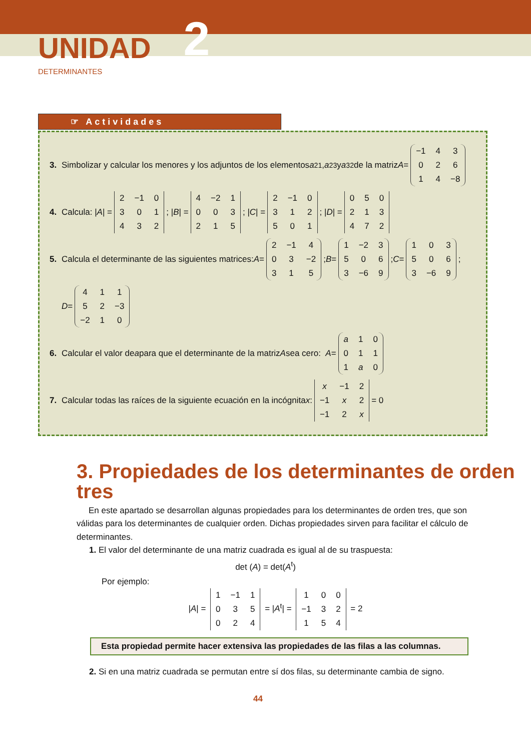UNIDAD 2
DETERMINANTES
☞ Actividades
3. Simbolizar y calcular los menores y los adjuntos de los elementos a<sub>21</sub>, a<sub>23</sub> y a<sub>32</sub> de la matriz A =
| −1 | 4 | 3 |
| 0 | 2 | 6 |
| 1 | 4 | −8 |
4. Calcula: | A | =
| 2 | −1 | 0 |
| 3 | 0 | 1 |
| 4 | 3 | 2 |
; | B | =
| 4 | −2 | 1 |
| 0 | 0 | 3 |
| 2 | 1 | 5 |
; | C | =
| 2 | −1 | 0 |
| 3 | 1 | 2 |
| 5 | 0 | 1 |
; | D | =
| 0 | 5 | 0 |
| 2 | 1 | 3 |
| 4 | 7 | 2 |
5. Calcula el determinante de las siguientes matrices: A =
| 2 | −1 | 4 |
| 0 | 3 | −2 |
| 3 | 1 | 5 |
; B =
| 1 | −2 | 3 |
| 5 | 0 | 6 |
| 3 | −6 | 9 |
; C =
| 1 | 0 | 3 |
| 5 | 0 | 6 |
| 3 | −6 | 9 |
;
D =
| 4 | 1 | 1 |
| 5 | 2 | −3 |
| −2 | 1 | 0 |
6. Calcular el valor de a para que el determinante de la matriz A sea cero: A =
| a | 1 | 0 |
| 0 | 1 | 1 |
| 1 | a | 0 |
7. Calcular todas las raíces de la siguiente ecuación en la incógnita x:
| x | −1 | 2 |
| −1 | x | 2 |
| −1 | 2 | x |
= 0
3. Propiedades de los determinantes de orden tres
En este apartado se desarrollan algunas propiedades para los determinantes de orden tres, que son válidas para los determinantes de cualquier orden. Dichas propiedades sirven para facilitar el cálculo de determinantes.
1. El valor del determinante de una matriz cuadrada es igual al de su traspuesta:
det (A) = det(A<sup>t</sup>)
Por ejemplo:
|A| =
| 1 | −1 | 1 |
| 0 | 3 | 5 |
| 0 | 2 | 4 |
= |A<sup>t</sup>| =
| 1 | 0 | 0 |
| −1 | 3 | 2 |
| 1 | 5 | 4 |
= 2
Esta propiedad permite hacer extensiva las propiedades de las filas a las columnas.
2. Si en una matriz cuadrada se permutan entre sí dos filas, su determinante cambia de signo.
44